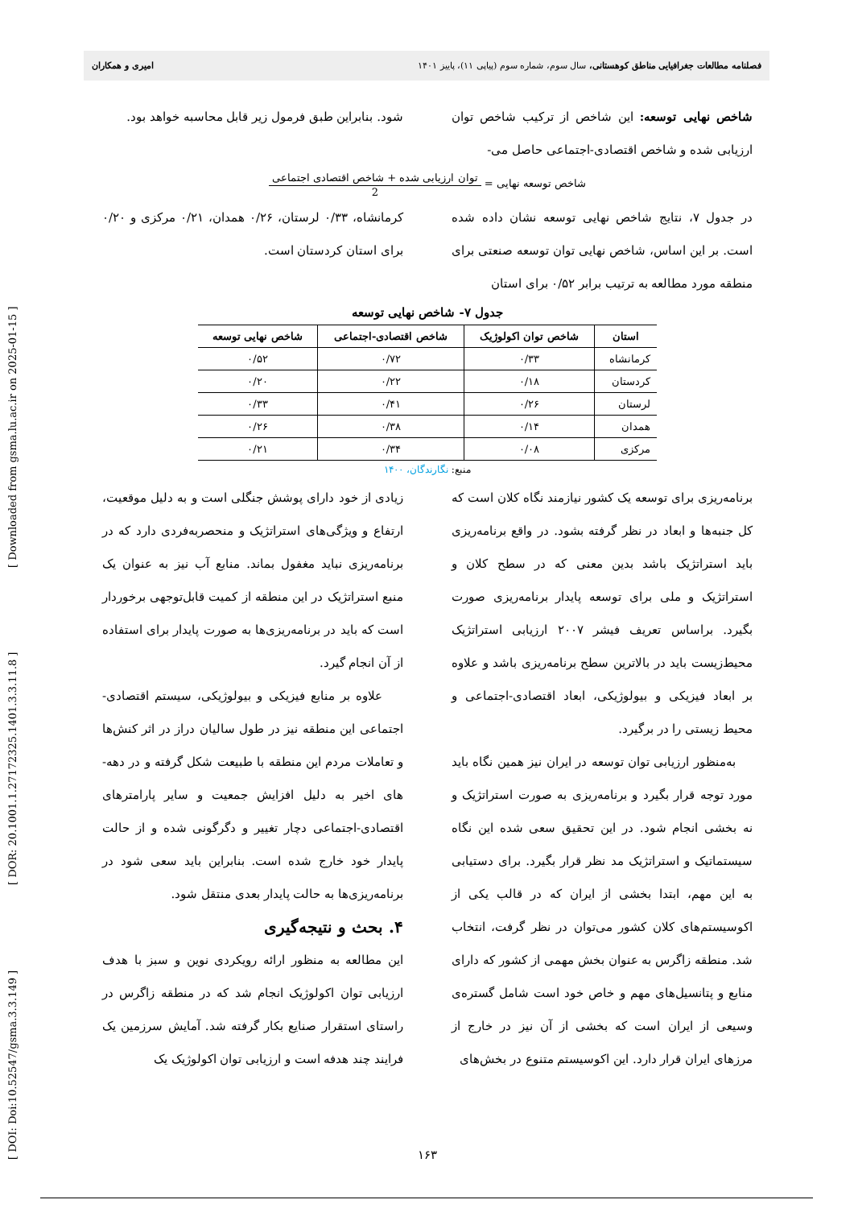[ DOI: Doi:10.52547/gsma.3.3.149 ] [ DOR: 20.1001.1.27172325.1401.3.3.11.8 ] [ Downloaded from gsma.lu.ac.ir on 2025-01-15 ]
فصلنامه مطالعات جغرافیایی مناطق کوهستانی، سال سوم، شماره سوم (پیاپی ۱۱)، پاییز ۱۴۰۱ امیری و همکاران
شاخص نهایی توسعه: این شاخص از ترکیب شاخص توان ارزیابی شده و شاخص اقتصادی-اجتماعی حاصل می-
شود. بنابراین طبق فرمول زیر قابل محاسبه خواهد بود.
شاخص توسعه نهایی = توان ارزیابی شده + شاخص اقتصادی اجتماعی 2
در جدول ۷، نتایج شاخص نهایی توسعه نشان داده شده است. بر این اساس، شاخص نهایی توان توسعه صنعتی برای منطقه مورد مطالعه به ترتیب برابر ۰/۵۲ برای استان
کرمانشاه، ۰/۳۳ لرستان، ۰/۲۶ همدان، ۰/۲۱ مرکزی و ۰/۲۰ برای استان کردستان است.
جدول ۷- شاخص نهایی توسعه
| استان | شاخص توان اکولوژیک | شاخص اقتصادی-اجتماعی | شاخص نهایی توسعه |
| --- | --- | --- | --- |
| کرمانشاه | ۰/۳۳ | ۰/۷۲ | ۰/۵۲ |
| کردستان | ۰/۱۸ | ۰/۲۲ | ۰/۲۰ |
| لرستان | ۰/۲۶ | ۰/۴۱ | ۰/۳۳ |
| همدان | ۰/۱۴ | ۰/۳۸ | ۰/۲۶ |
| مرکزی | ۰/۰۸ | ۰/۳۴ | ۰/۲۱ |
منبع: نگارندگان، ۱۴۰۰
برنامه‌ریزی برای توسعه یک کشور نیازمند نگاه کلان است که کل جنبه‌ها و ابعاد در نظر گرفته بشود. در واقع برنامه‌ریزی باید استراتژیک باشد بدین معنی که در سطح کلان و استراتژیک و ملی برای توسعه پایدار برنامه‌ریزی صورت بگیرد. براساس تعریف فیشر ۲۰۰۷ ارزیابی استراتژیک محیط‌زیست باید در بالاترین سطح برنامه‌ریزی باشد و علاوه بر ابعاد فیزیکی و بیولوژیکی، ابعاد اقتصادی-اجتماعی و محیط زیستی را در برگیرد.
به‌منظور ارزیابی توان توسعه در ایران نیز همین نگاه باید مورد توجه قرار بگیرد و برنامه‌ریزی به صورت استراتژیک و نه بخشی انجام شود. در این تحقیق سعی شده این نگاه سیستماتیک و استراتژیک مد نظر قرار بگیرد. برای دستیابی به این مهم، ابتدا بخشی از ایران که در قالب یکی از اکوسیستم‌های کلان کشور می‌توان در نظر گرفت، انتخاب شد. منطقه زاگرس به عنوان بخش مهمی از کشور که دارای منابع و پتانسیل‌های مهم و خاص خود است شامل گستره‌ی وسیعی از ایران است که بخشی از آن نیز در خارج از مرزهای ایران قرار دارد. این اکوسیستم متنوع در بخش‌های
زیادی از خود دارای پوشش جنگلی است و به دلیل موقعیت، ارتفاع و ویژگی‌های استراتژیک و منحصربه‌فردی دارد که در برنامه‌ریزی نباید مغفول بماند. منابع آب نیز به عنوان یک منبع استراتژیک در این منطقه از کمیت قابل‌توجهی برخوردار است که باید در برنامه‌ریزی‌ها به صورت پایدار برای استفاده از آن انجام گیرد.
علاوه بر منابع فیزیکی و بیولوژیکی، سیستم اقتصادی-اجتماعی این منطقه نیز در طول سالیان دراز در اثر کنش‌ها و تعاملات مردم این منطقه با طبیعت شکل گرفته و در دهه-های اخیر به دلیل افزایش جمعیت و سایر پارامترهای اقتصادی-اجتماعی دچار تغییر و دگرگونی شده و از حالت پایدار خود خارج شده است. بنابراین باید سعی شود در برنامه‌ریزی‌ها به حالت پایدار بعدی منتقل شود.
۴. بحث و نتیجه‌گیری
این مطالعه به منظور ارائه رویکردی نوین و سبز با هدف ارزیابی توان اکولوژیک انجام شد که در منطقه زاگرس در راستای استقرار صنایع بکار گرفته شد. آمایش سرزمین یک فرایند چند هدفه است و ارزیابی توان اکولوژیک یک
۱۶۳